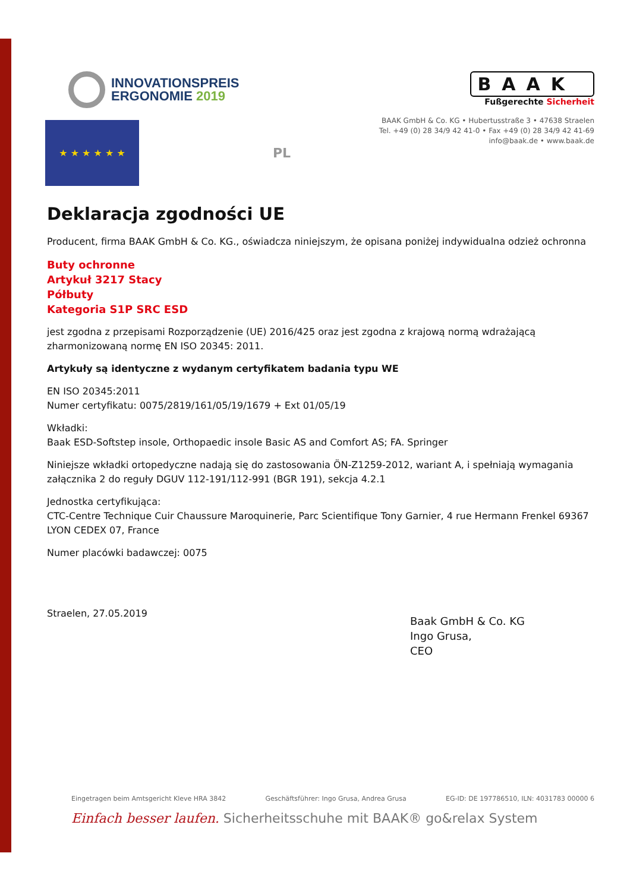INNOVATIONSPREIS
ERGONOMIE 2019
★ ★ ★ ★ ★ ★
PL
BAAK
Fußgerechte Sicherheit
BAAK GmbH & Co. KG • Hubertusstraße 3 • 47638 Straelen
Tel. +49 (0) 28 34/9 42 41-0 • Fax +49 (0) 28 34/9 42 41-69
info@baak.de • www.baak.de
Deklaracja zgodności UE
Producent, firma BAAK GmbH & Co. KG., oświadcza niniejszym, że opisana poniżej indywidualna odzież ochronna
Buty ochronne
Artykuł 3217 Stacy
Półbuty
Kategoria S1P SRC ESD
jest zgodna z przepisami Rozporządzenie (UE) 2016/425 oraz jest zgodna z krajową normą wdrażającą zharmonizowaną normę EN ISO 20345: 2011.
Artykuły są identyczne z wydanym certyfikatem badania typu WE
EN ISO 20345:2011
Numer certyfikatu: 0075/2819/161/05/19/1679 + Ext 01/05/19
Wkładki:
Baak ESD-Softstep insole, Orthopaedic insole Basic AS and Comfort AS; FA. Springer
Niniejsze wkładki ortopedyczne nadają się do zastosowania ÖN-Z1259-2012, wariant A, i spełniają wymagania załącznika 2 do reguły DGUV 112-191/112-991 (BGR 191), sekcja 4.2.1
Jednostka certyfikująca:
CTC-Centre Technique Cuir Chaussure Maroquinerie, Parc Scientifique Tony Garnier, 4 rue Hermann Frenkel 69367 LYON CEDEX 07, France
Numer placówki badawczej: 0075
Straelen, 27.05.2019
Baak GmbH & Co. KG
Ingo Grusa,
CEO
Eingetragen beim Amtsgericht Kleve HRA 3842 Geschäftsführer: Ingo Grusa, Andrea Grusa EG-ID: DE 197786510, ILN: 4031783 00000 6
Einfach besser laufen. Sicherheitsschuhe mit BAAK® go&relax System